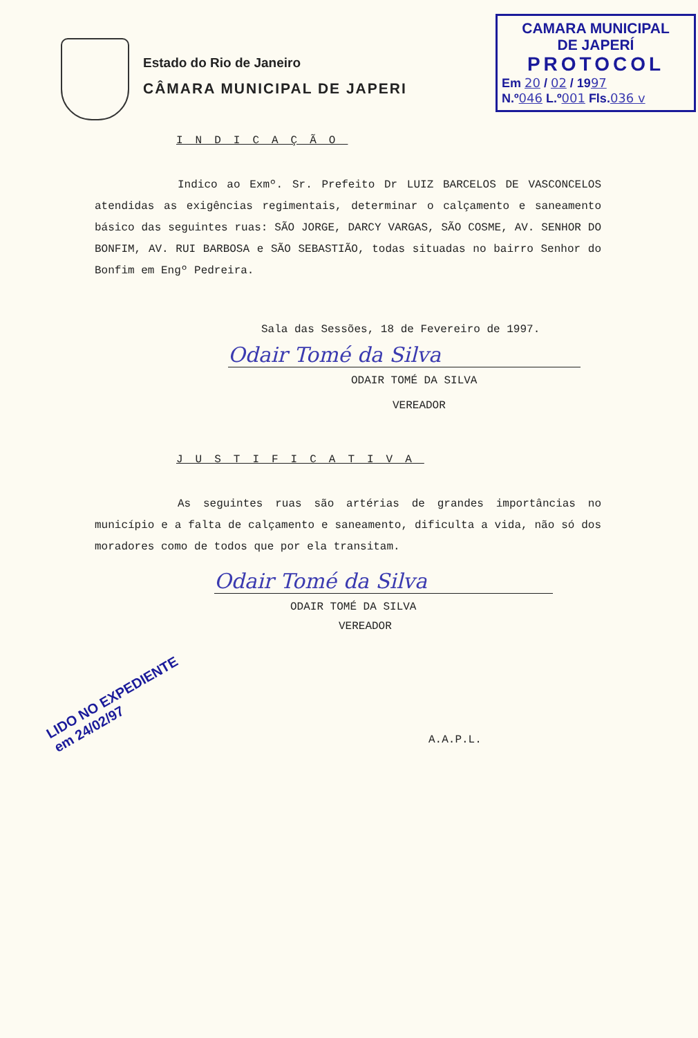Estado do Rio de Janeiro
CÂMARA MUNICIPAL DE JAPERI
CAMARA MUNICIPAL
DE JAPERÍ
PROTOCOL
Em 20 / 02 / 1997
N.º046 L.º001 Fls.036 v
INDICAÇÃO
Indico ao Exmº. Sr. Prefeito Dr LUIZ BARCELOS DE VASCONCELOS atendidas as exigências regimentais, determinar o calçamento e saneamento básico das seguintes ruas: SÃO JORGE, DARCY VARGAS, SÃO COSME, AV. SENHOR DO BONFIM, AV. RUI BARBOSA e SÃO SEBASTIÃO, todas situadas no bairro Senhor do Bonfim em Engº Pedreira.
Sala das Sessões, 18 de Fevereiro de 1997.
Odair Tomé da Silva
ODAIR TOMÉ DA SILVA
VEREADOR
JUSTIFICATIVA
As seguintes ruas são artérias de grandes importâncias no município e a falta de calçamento e saneamento, dificulta a vida, não só dos moradores como de todos que por ela transitam.
Odair Tomé da Silva
ODAIR TOMÉ DA SILVA
VEREADOR
LIDO NO EXPEDIENTE
em 24/02/97
A.A.P.L.